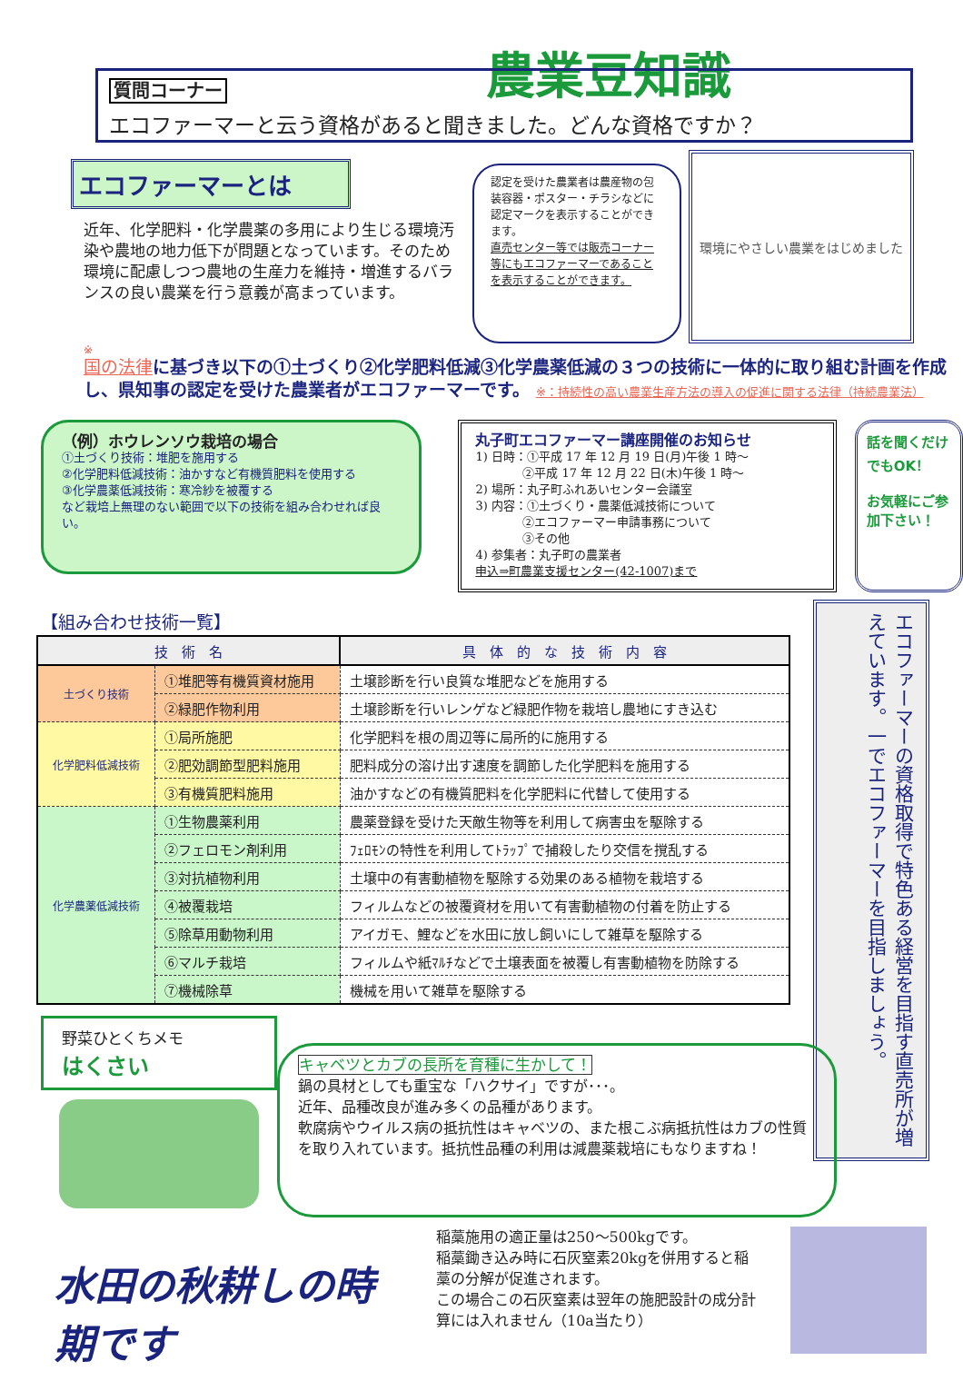農業豆知識
質問コーナー
エコファーマーと云う資格があると聞きました。どんな資格ですか？
エコファーマーとは
近年、化学肥料・化学農薬の多用により生じる環境汚染や農地の地力低下が問題となっています。そのため環境に配慮しつつ農地の生産力を維持・増進するバランスの良い農業を行う意義が高まっています。
認定を受けた農業者は農産物の包装容器・ポスター・チラシなどに認定マークを表示することができます。
直売センター等では販売コーナー等にもエコファーマーであることを表示することができます。
環境にやさしい農業をはじめました
※
国の法律に基づき以下の①土づくり②化学肥料低減③化学農薬低減の３つの技術に一体的に取り組む計画を作成し、県知事の認定を受けた農業者がエコファーマーです。 ※：持続性の高い農業生産方法の導入の促進に関する法律（持続農業法）
（例）ホウレンソウ栽培の場合
①土づくり技術：堆肥を施用する
②化学肥料低減技術：油かすなど有機質肥料を使用する
③化学農薬低減技術：寒冷紗を被覆する
など栽培上無理のない範囲で以下の技術を組み合わせれば良い。
丸子町エコファーマー講座開催のお知らせ
1) 日時：①平成 17 年 12 月 19 日(月)午後 1 時～
　　　　②平成 17 年 12 月 22 日(木)午後 1 時～
2) 場所：丸子町ふれあいセンター会議室
3) 内容：①土づくり・農薬低減技術について
　　　　②エコファーマー申請事務について
　　　　③その他
4) 参集者：丸子町の農業者
申込⇒町農業支援センター(42-1007)まで
話を聞くだけでもOK！
お気軽にご参加下さい！
【組み合わせ技術一覧】
| 技 術 名 | | 具 体 的 な 技 術 内 容 |
| --- | --- | --- |
| 土づくり技術 | ①堆肥等有機質資材施用 | 土壌診断を行い良質な堆肥などを施用する |
| | ②緑肥作物利用 | 土壌診断を行いレンゲなど緑肥作物を栽培し農地にすき込む |
| 化学肥料低減技術 | ①局所施肥 | 化学肥料を根の周辺等に局所的に施用する |
| | ②肥効調節型肥料施用 | 肥料成分の溶け出す速度を調節した化学肥料を施用する |
| | ③有機質肥料施用 | 油かすなどの有機質肥料を化学肥料に代替して使用する |
| 化学農薬低減技術 | ①生物農薬利用 | 農薬登録を受けた天敵生物等を利用して病害虫を駆除する |
| | ②フェロモン剤利用 | ﾌｪﾛﾓﾝの特性を利用してﾄﾗｯﾌﾟで捕殺したり交信を撹乱する |
| | ③対抗植物利用 | 土壌中の有害動植物を駆除する効果のある植物を栽培する |
| | ④被覆栽培 | フィルムなどの被覆資材を用いて有害動植物の付着を防止する |
| | ⑤除草用動物利用 | アイガモ、鯉などを水田に放し飼いにして雑草を駆除する |
| | ⑥マルチ栽培 | フィルムや紙ﾏﾙﾁなどで土壌表面を被覆し有害動植物を防除する |
| | ⑦機械除草 | 機械を用いて雑草を駆除する |
エコファーマーの資格取得で特色ある経営を目指す直売所が増えています。一でエコファーマーを目指しましょう。
野菜ひとくちメモ
はくさい
キャベツとカブの長所を育種に生かして！
鍋の具材としても重宝な「ハクサイ」ですが･･･。
近年、品種改良が進み多くの品種があります。
軟腐病やウイルス病の抵抗性はキャベツの、また根こぶ病抵抗性はカブの性質を取り入れています。抵抗性品種の利用は減農薬栽培にもなりますね！
水田の秋耕しの時期です
稲藁施用の適正量は250～500kgです。
稲藁鋤き込み時に石灰窒素20kgを併用すると稲藁の分解が促進されます。
この場合この石灰窒素は翌年の施肥設計の成分計算には入れません（10a当たり）